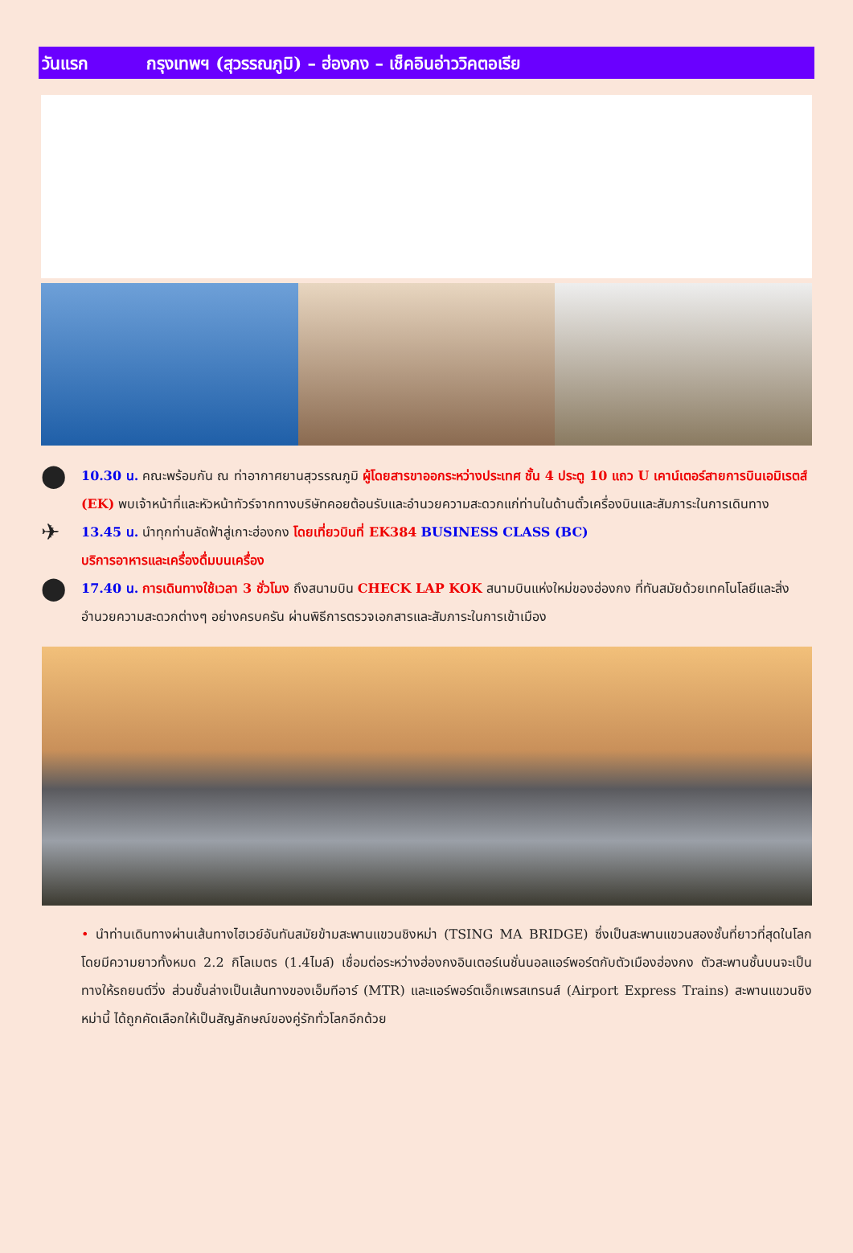วันแรก กรุงเทพฯ (สุวรรณภูมิ) – ฮ่องกง – เช็คอินอ่าววิคตอเรีย
⬤
10.30 น. คณะพร้อมกัน ณ ท่าอากาศยานสุวรรณภูมิ ผู้โดยสารขาออกระหว่างประเทศ ชั้น 4 ประตู 10 แถว U เคาน์เตอร์สายการบินเอมิเรตส์ (EK) พบเจ้าหน้าที่และหัวหน้าทัวร์จากทางบริษัทคอยต้อนรับและอำนวยความสะดวกแก่ท่านในด้านตั๋วเครื่องบินและสัมภาระในการเดินทาง
✈
13.45 น. นำทุกท่านลัดฟ้าสู่เกาะฮ่องกง โดยเที่ยวบินที่ EK384 BUSINESS CLASS (BC)
บริการอาหารและเครื่องดื่มบนเครื่อง
⬤
17.40 น. การเดินทางใช้เวลา 3 ชั่วโมง ถึงสนามบิน CHECK LAP KOK สนามบินแห่งใหม่ของฮ่องกง ที่ทันสมัยด้วยเทคโนโลยีและสิ่งอำนวยความสะดวกต่างๆ อย่างครบครัน ผ่านพิธีการตรวจเอกสารและสัมภาระในการเข้าเมือง
• นำท่านเดินทางผ่านเส้นทางไฮเวย์อันทันสมัยข้ามสะพานแขวนชิงหม่า (TSING MA BRIDGE) ซึ่งเป็นสะพานแขวนสองชั้นที่ยาวที่สุดในโลก โดยมีความยาวทั้งหมด 2.2 กิโลเมตร (1.4ไมล์) เชื่อมต่อระหว่างฮ่องกงอินเตอร์เนชั่นนอลแอร์พอร์ตกับตัวเมืองฮ่องกง ตัวสะพานชั้นบนจะเป็นทางให้รถยนต์วิ่ง ส่วนชั้นล่างเป็นเส้นทางของเอ็มทีอาร์ (MTR) และแอร์พอร์ตเอ็กเพรสเทรนส์ (Airport Express Trains) สะพานแขวนชิงหม่านี้ ได้ถูกคัดเลือกให้เป็นสัญลักษณ์ของคู่รักทั่วโลกอีกด้วย